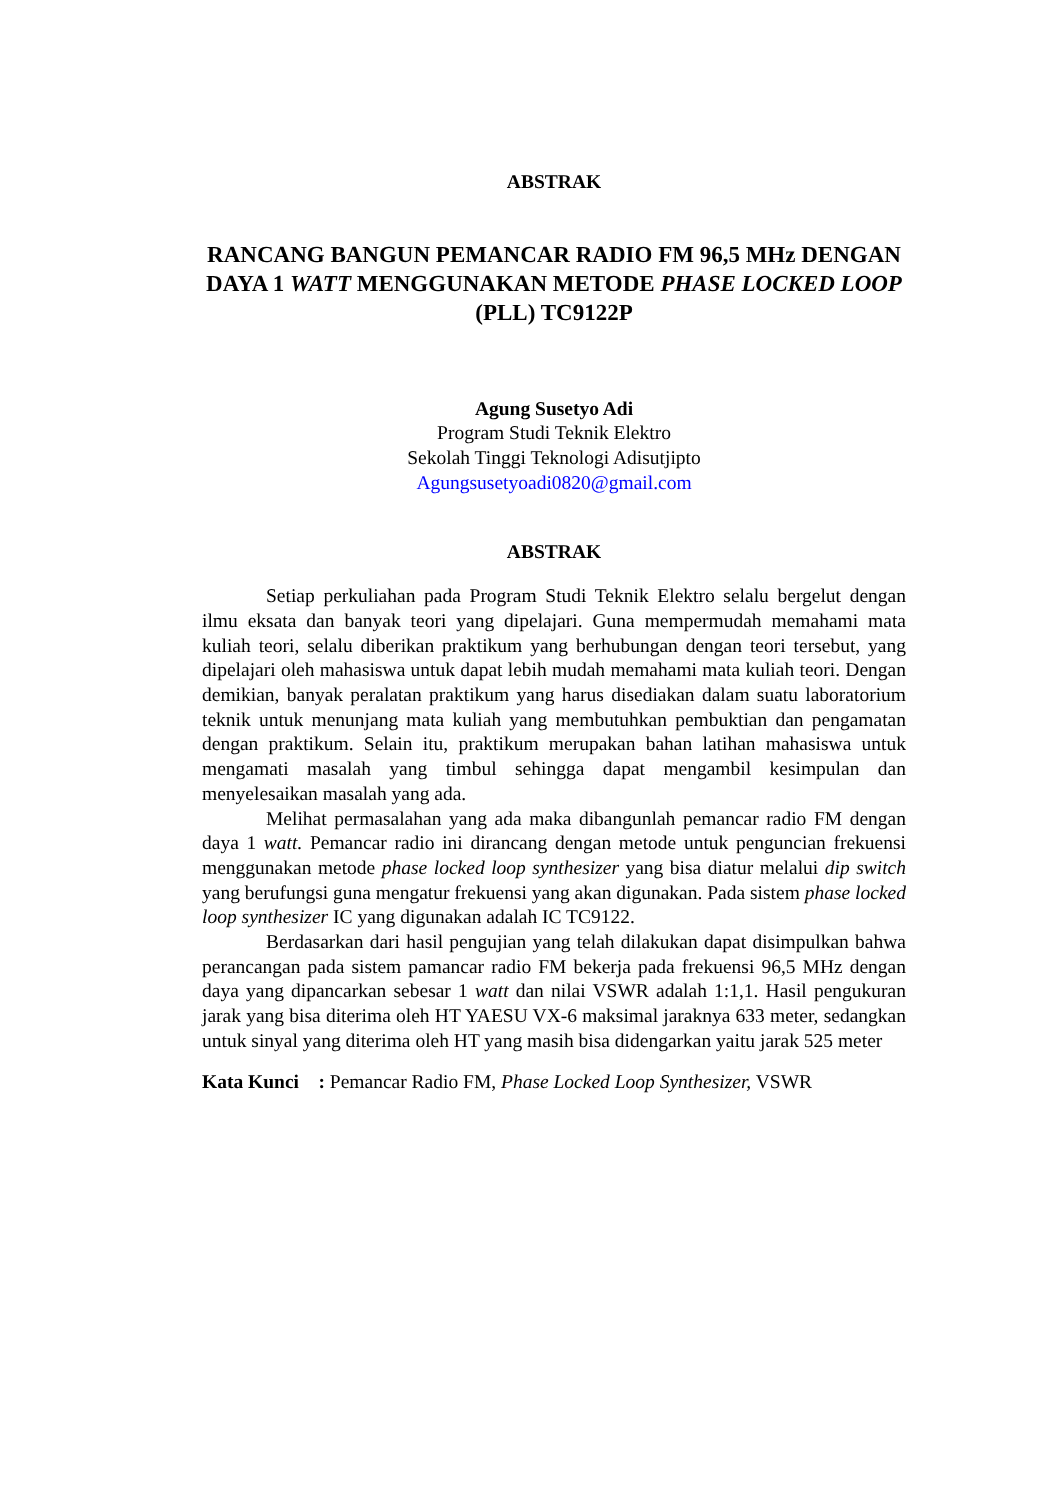ABSTRAK
RANCANG BANGUN PEMANCAR RADIO FM 96,5 MHz DENGAN DAYA 1 WATT MENGGUNAKAN METODE PHASE LOCKED LOOP (PLL) TC9122P
Agung Susetyo Adi
Program Studi Teknik Elektro
Sekolah Tinggi Teknologi Adisutjipto
Agungsusetyoadi0820@gmail.com
ABSTRAK
Setiap perkuliahan pada Program Studi Teknik Elektro selalu bergelut dengan ilmu eksata dan banyak teori yang dipelajari. Guna mempermudah memahami mata kuliah teori, selalu diberikan praktikum yang berhubungan dengan teori tersebut, yang dipelajari oleh mahasiswa untuk dapat lebih mudah memahami mata kuliah teori. Dengan demikian, banyak peralatan praktikum yang harus disediakan dalam suatu laboratorium teknik untuk menunjang mata kuliah yang membutuhkan pembuktian dan pengamatan dengan praktikum. Selain itu, praktikum merupakan bahan latihan mahasiswa untuk mengamati masalah yang timbul sehingga dapat mengambil kesimpulan dan menyelesaikan masalah yang ada.
Melihat permasalahan yang ada maka dibangunlah pemancar radio FM dengan daya 1 watt. Pemancar radio ini dirancang dengan metode untuk penguncian frekuensi menggunakan metode phase locked loop synthesizer yang bisa diatur melalui dip switch yang berufungsi guna mengatur frekuensi yang akan digunakan. Pada sistem phase locked loop synthesizer IC yang digunakan adalah IC TC9122.
Berdasarkan dari hasil pengujian yang telah dilakukan dapat disimpulkan bahwa perancangan pada sistem pamancar radio FM bekerja pada frekuensi 96,5 MHz dengan daya yang dipancarkan sebesar 1 watt dan nilai VSWR adalah 1:1,1. Hasil pengukuran jarak yang bisa diterima oleh HT YAESU VX-6 maksimal jaraknya 633 meter, sedangkan untuk sinyal yang diterima oleh HT yang masih bisa didengarkan yaitu jarak 525 meter
Kata Kunci : Pemancar Radio FM, Phase Locked Loop Synthesizer, VSWR